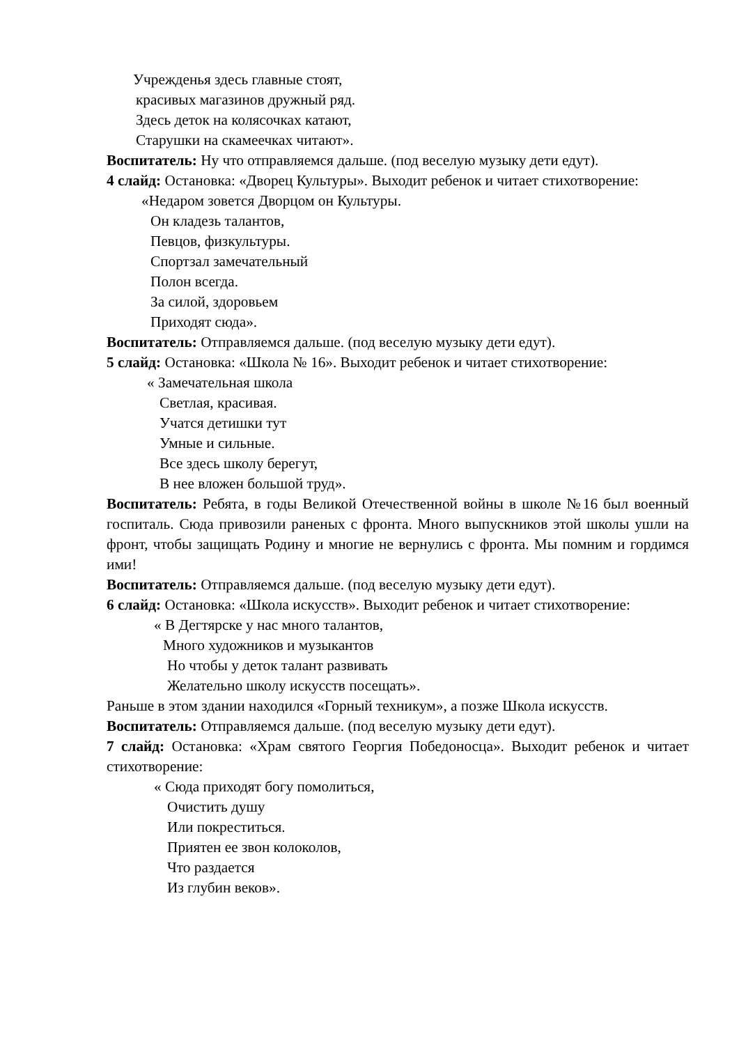Учрежденья здесь главные стоят,
красивых магазинов дружный ряд.
Здесь деток на колясочках катают,
Старушки на скамеечках читают».
Воспитатель: Ну что отправляемся дальше. (под веселую музыку дети едут).
4 слайд: Остановка: «Дворец Культуры». Выходит ребенок и читает стихотворение:
«Недаром зовется Дворцом он Культуры.
Он кладезь талантов,
Певцов, физкультуры.
Спортзал замечательный
Полон всегда.
За силой, здоровьем
Приходят сюда».
Воспитатель: Отправляемся дальше. (под веселую музыку дети едут).
5 слайд: Остановка: «Школа № 16». Выходит ребенок и читает стихотворение:
« Замечательная школа
Светлая, красивая.
Учатся детишки тут
Умные и сильные.
Все здесь школу берегут,
В нее вложен большой труд».
Воспитатель: Ребята, в годы Великой Отечественной войны в школе №16 был военный госпиталь. Сюда привозили раненых с фронта. Много выпускников этой школы ушли на фронт, чтобы защищать Родину и многие не вернулись с фронта. Мы помним и гордимся ими!
Воспитатель: Отправляемся дальше. (под веселую музыку дети едут).
6 слайд: Остановка: «Школа искусств». Выходит ребенок и читает стихотворение:
« В Дегтярске у нас много талантов,
Много художников и музыкантов
Но чтобы у деток талант развивать
Желательно школу искусств посещать».
Раньше в этом здании находился «Горный техникум», а позже Школа искусств.
Воспитатель: Отправляемся дальше. (под веселую музыку дети едут).
7 слайд: Остановка: «Храм святого Георгия Победоносца». Выходит ребенок и читает стихотворение:
« Сюда приходят богу помолиться,
Очистить душу
Или покреститься.
Приятен ее звон колоколов,
Что раздается
Из глубин веков».